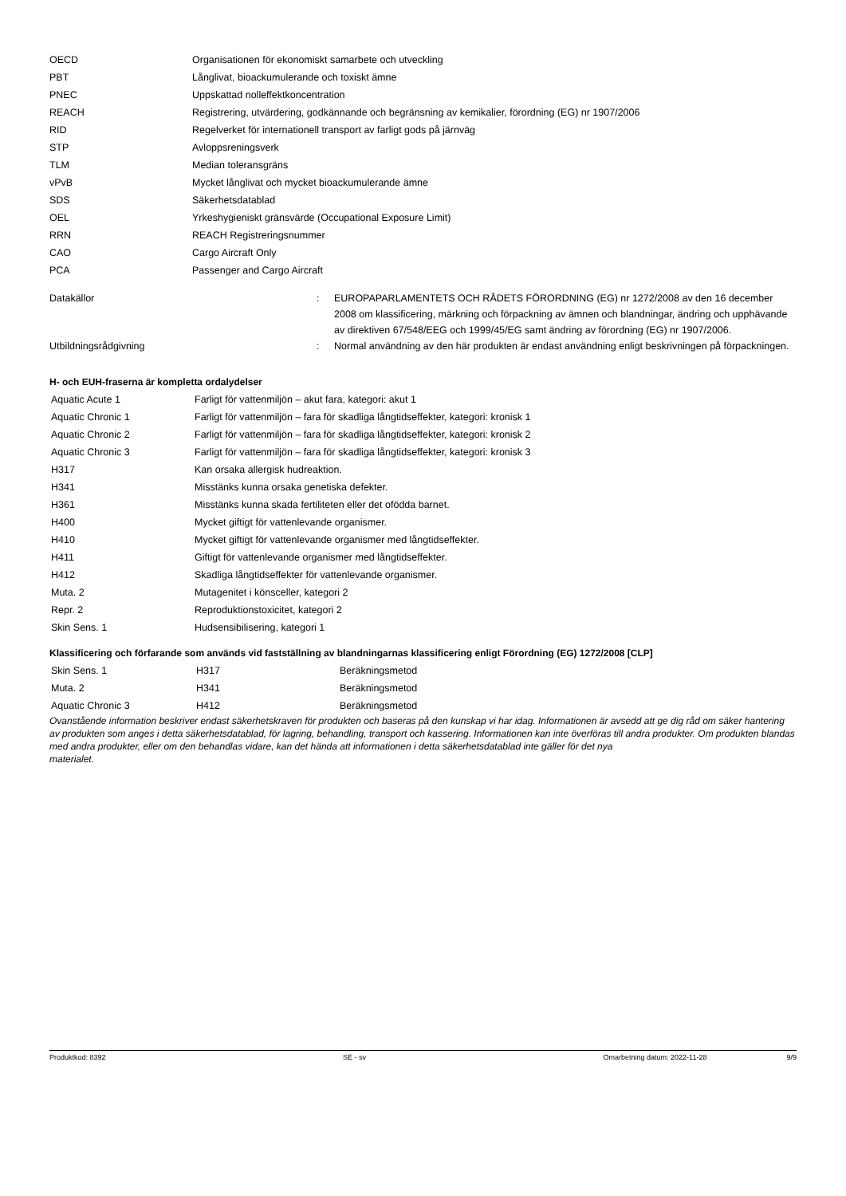| OECD | Organisationen för ekonomiskt samarbete och utveckling |
| PBT | Långlivat, bioackumulerande och toxiskt ämne |
| PNEC | Uppskattad nolleffektkoncentration |
| REACH | Registrering, utvärdering, godkännande och begränsning av kemikalier, förordning (EG) nr 1907/2006 |
| RID | Regelverket för internationell transport av farligt gods på järnväg |
| STP | Avloppsreningsverk |
| TLM | Median toleransgräns |
| vPvB | Mycket långlivat och mycket bioackumulerande ämne |
| SDS | Säkerhetsdatablad |
| OEL | Yrkeshygieniskt gränsvärde (Occupational Exposure Limit) |
| RRN | REACH Registreringsnummer |
| CAO | Cargo Aircraft Only |
| PCA | Passenger and Cargo Aircraft |
| Datakällor | : | EUROPAPARLAMENTETS OCH RÅDETS FÖRORDNING (EG) nr 1272/2008 av den 16 december 2008 om klassificering, märkning och förpackning av ämnen och blandningar, ändring och upphävande av direktiven 67/548/EEG och 1999/45/EG samt ändring av förordning (EG) nr 1907/2006. |
| Utbildningsrådgivning | : | Normal användning av den här produkten är endast användning enligt beskrivningen på förpackningen. |
H- och EUH-fraserna är kompletta ordalydelser
| Aquatic Acute 1 | Farligt för vattenmiljön – akut fara, kategori: akut 1 |
| Aquatic Chronic 1 | Farligt för vattenmiljön – fara för skadliga långtidseffekter, kategori: kronisk 1 |
| Aquatic Chronic 2 | Farligt för vattenmiljön – fara för skadliga långtidseffekter, kategori: kronisk 2 |
| Aquatic Chronic 3 | Farligt för vattenmiljön – fara för skadliga långtidseffekter, kategori: kronisk 3 |
| H317 | Kan orsaka allergisk hudreaktion. |
| H341 | Misstänks kunna orsaka genetiska defekter. |
| H361 | Misstänks kunna skada fertiliteten eller det ofödda barnet. |
| H400 | Mycket giftigt för vattenlevande organismer. |
| H410 | Mycket giftigt för vattenlevande organismer med långtidseffekter. |
| H411 | Giftigt för vattenlevande organismer med långtidseffekter. |
| H412 | Skadliga långtidseffekter för vattenlevande organismer. |
| Muta. 2 | Mutagenitet i könsceller, kategori 2 |
| Repr. 2 | Reproduktionstoxicitet, kategori 2 |
| Skin Sens. 1 | Hudsensibilisering, kategori 1 |
Klassificering och förfarande som används vid fastställning av blandningarnas klassificering enligt Förordning (EG) 1272/2008 [CLP]
| Skin Sens. 1 | H317 | Beräkningsmetod |
| Muta. 2 | H341 | Beräkningsmetod |
| Aquatic Chronic 3 | H412 | Beräkningsmetod |
Ovanstående information beskriver endast säkerhetskraven för produkten och baseras på den kunskap vi har idag. Informationen är avsedd att ge dig råd om säker hantering av produkten som anges i detta säkerhetsdatablad, för lagring, behandling, transport och kassering. Informationen kan inte överföras till andra produkter. Om produkten blandas med andra produkter, eller om den behandlas vidare, kan det hända att informationen i detta säkerhetsdatablad inte gäller för det nya
materialet.
Produktkod: 8392 SE - sv Omarbetning datum: 2022-11-28 9/9